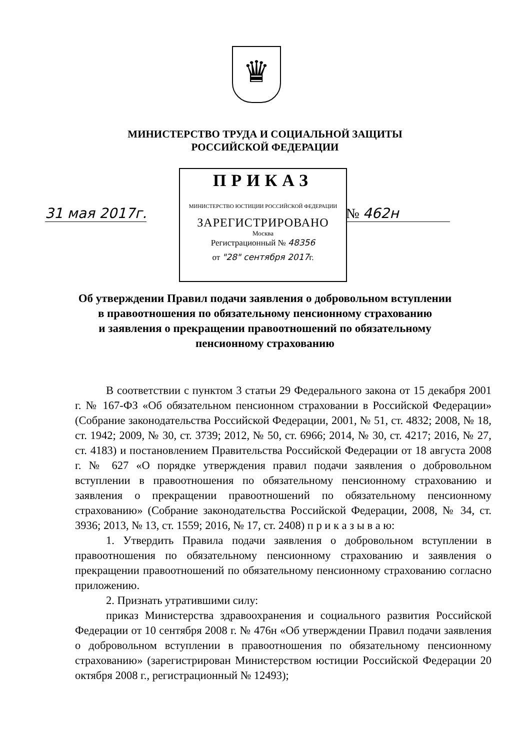♛
МИНИСТЕРСТВО ТРУДА И СОЦИАЛЬНОЙ ЗАЩИТЫ
РОССИЙСКОЙ ФЕДЕРАЦИИ
31 мая 2017г.
ПРИКАЗ
МИНИСТЕРСТВО ЮСТИЦИИ РОССИЙСКОЙ ФЕДЕРАЦИИ
ЗАРЕГИСТРИРОВАНО
Москва
Регистрационный № 48356
от "28" сентября 2017г.
№ 462н
Об утверждении Правил подачи заявления о добровольном вступлении
в правоотношения по обязательному пенсионному страхованию
и заявления о прекращении правоотношений по обязательному
пенсионному страхованию
В соответствии с пунктом 3 статьи 29 Федерального закона от 15 декабря 2001 г. № 167-ФЗ «Об обязательном пенсионном страховании в Российской Федерации» (Собрание законодательства Российской Федерации, 2001, № 51, ст. 4832; 2008, № 18, ст. 1942; 2009, № 30, ст. 3739; 2012, № 50, ст. 6966; 2014, № 30, ст. 4217; 2016, № 27, ст. 4183) и постановлением Правительства Российской Федерации от 18 августа 2008 г. № 627 «О порядке утверждения правил подачи заявления о добровольном вступлении в правоотношения по обязательному пенсионному страхованию и заявления о прекращении правоотношений по обязательному пенсионному страхованию» (Собрание законодательства Российской Федерации, 2008, № 34, ст. 3936; 2013, № 13, ст. 1559; 2016, № 17, ст. 2408) п р и к а з ы в а ю:
1. Утвердить Правила подачи заявления о добровольном вступлении в правоотношения по обязательному пенсионному страхованию и заявления о прекращении правоотношений по обязательному пенсионному страхованию согласно приложению.
2. Признать утратившими силу:
приказ Министерства здравоохранения и социального развития Российской Федерации от 10 сентября 2008 г. № 476н «Об утверждении Правил подачи заявления о добровольном вступлении в правоотношения по обязательному пенсионному страхованию» (зарегистрирован Министерством юстиции Российской Федерации 20 октября 2008 г., регистрационный № 12493);